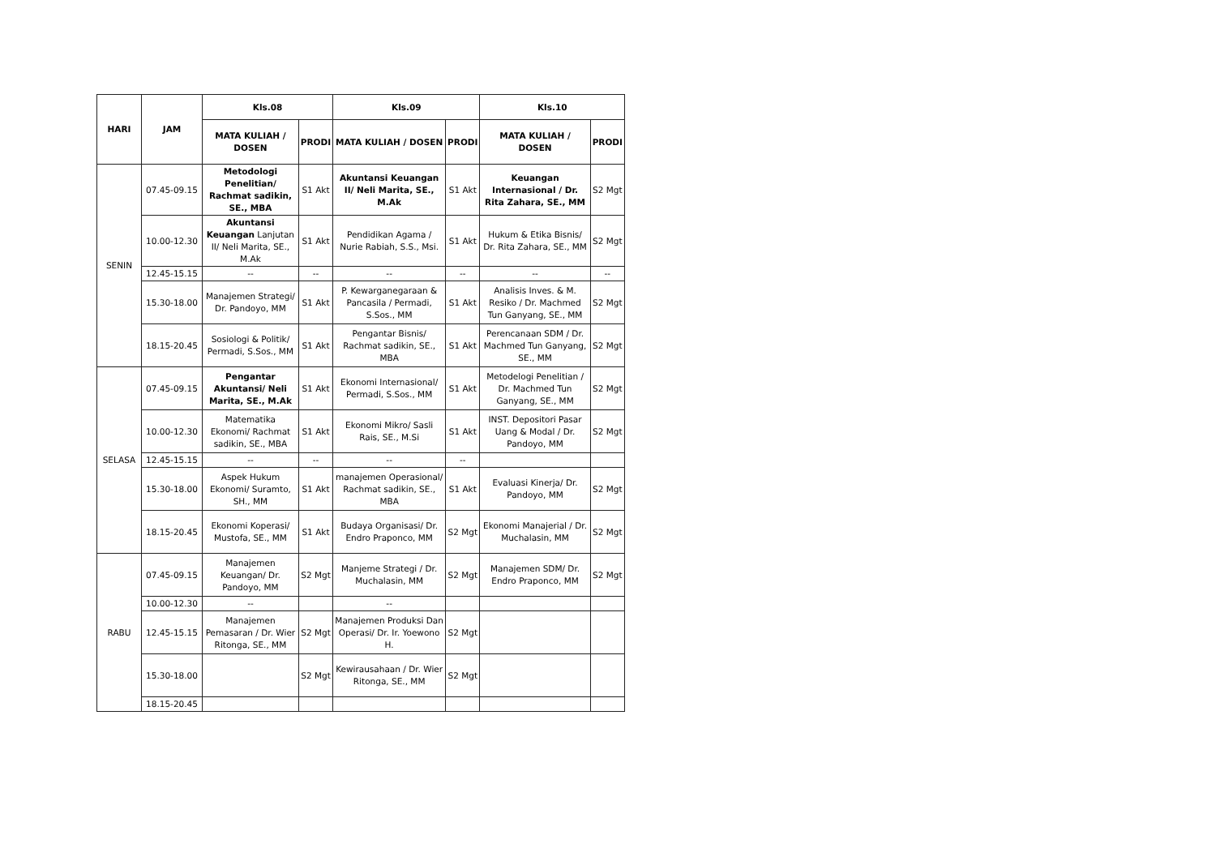| HARI | JAM | Kls.08 | | Kls.09 | | Kls.10 | |
| --- | --- | --- | --- | --- | --- | --- | --- |
| | | MATA KULIAH / DOSEN | PRODI | MATA KULIAH / DOSEN | PRODI | MATA KULIAH / DOSEN | PRODI |
| SENIN | 07.45-09.15 | Metodologi Penelitian/ Rachmat sadikin, SE., MBA | S1 Akt | Akuntansi Keuangan II/ Neli Marita, SE., M.Ak | S1 Akt | Keuangan Internasional / Dr. Rita Zahara, SE., MM | S2 Mgt |
| | 10.00-12.30 | Akuntansi Keuangan Lanjutan II/ Neli Marita, SE., M.Ak | S1 Akt | Pendidikan Agama / Nurie Rabiah, S.S., Msi. | S1 Akt | Hukum & Etika Bisnis/ Dr. Rita Zahara, SE., MM | S2 Mgt |
| | 12.45-15.15 | -- | -- | -- | -- | -- | -- |
| | 15.30-18.00 | Manajemen Strategi/ Dr. Pandoyo, MM | S1 Akt | P. Kewarganegaraan & Pancasila / Permadi, S.Sos., MM | S1 Akt | Analisis Inves. & M. Resiko / Dr. Machmed Tun Ganyang, SE., MM | S2 Mgt |
| | 18.15-20.45 | Sosiologi & Politik/ Permadi, S.Sos., MM | S1 Akt | Pengantar Bisnis/ Rachmat sadikin, SE., MBA | S1 Akt | Perencanaan SDM / Dr. Machmed Tun Ganyang, SE., MM | S2 Mgt |
| SELASA | 07.45-09.15 | Pengantar Akuntansi/ Neli Marita, SE., M.Ak | S1 Akt | Ekonomi Internasional/ Permadi, S.Sos., MM | S1 Akt | Metodelogi Penelitian / Dr. Machmed Tun Ganyang, SE., MM | S2 Mgt |
| | 10.00-12.30 | Matematika Ekonomi/ Rachmat sadikin, SE., MBA | S1 Akt | Ekonomi Mikro/ Sasli Rais, SE., M.Si | S1 Akt | INST. Depositori Pasar Uang & Modal / Dr. Pandoyo, MM | S2 Mgt |
| | 12.45-15.15 | -- | -- | -- | -- | | |
| | 15.30-18.00 | Aspek Hukum Ekonomi/ Suramto, SH., MM | S1 Akt | manajemen Operasional/ Rachmat sadikin, SE., MBA | S1 Akt | Evaluasi Kinerja/ Dr. Pandoyo, MM | S2 Mgt |
| | 18.15-20.45 | Ekonomi Koperasi/ Mustofa, SE., MM | S1 Akt | Budaya Organisasi/ Dr. Endro Praponco, MM | S2 Mgt | Ekonomi Manajerial / Dr. Muchalasin, MM | S2 Mgt |
| RABU | 07.45-09.15 | Manajemen Keuangan/ Dr. Pandoyo, MM | S2 Mgt | Manjeme Strategi / Dr. Muchalasin, MM | S2 Mgt | Manajemen SDM/ Dr. Endro Praponco, MM | S2 Mgt |
| | 10.00-12.30 | -- | | -- | | | |
| | 12.45-15.15 | Manajemen Pemasaran / Dr. Wier Ritonga, SE., MM | S2 Mgt | Manajemen Produksi Dan Operasi/ Dr. Ir. Yoewono H. | S2 Mgt | | |
| | 15.30-18.00 | | S2 Mgt | Kewirausahaan / Dr. Wier Ritonga, SE., MM | S2 Mgt | | |
| | 18.15-20.45 | | | | | | |